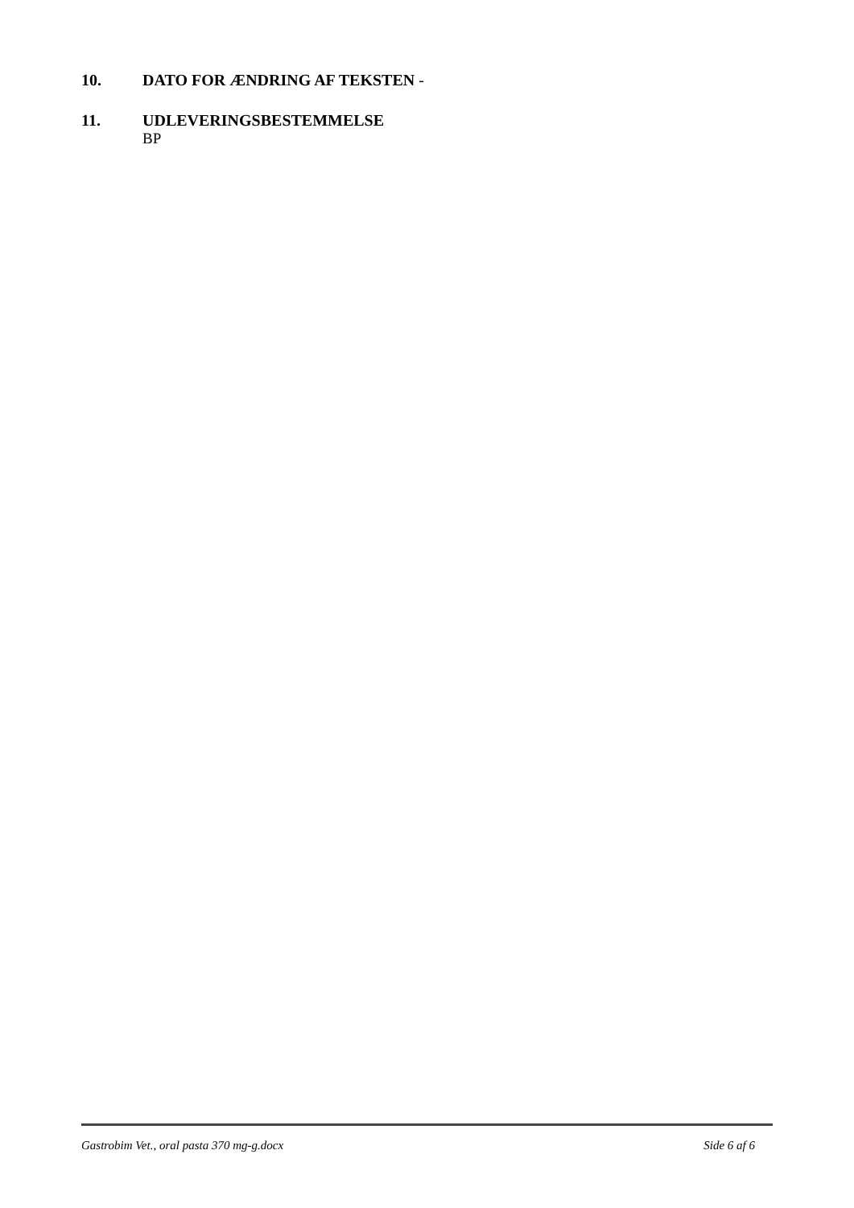10. DATO FOR ÆNDRING AF TEKSTEN -
11. UDLEVERINGSBESTEMMELSE
BP
Gastrobim Vet., oral pasta 370 mg-g.docx Side 6 af 6